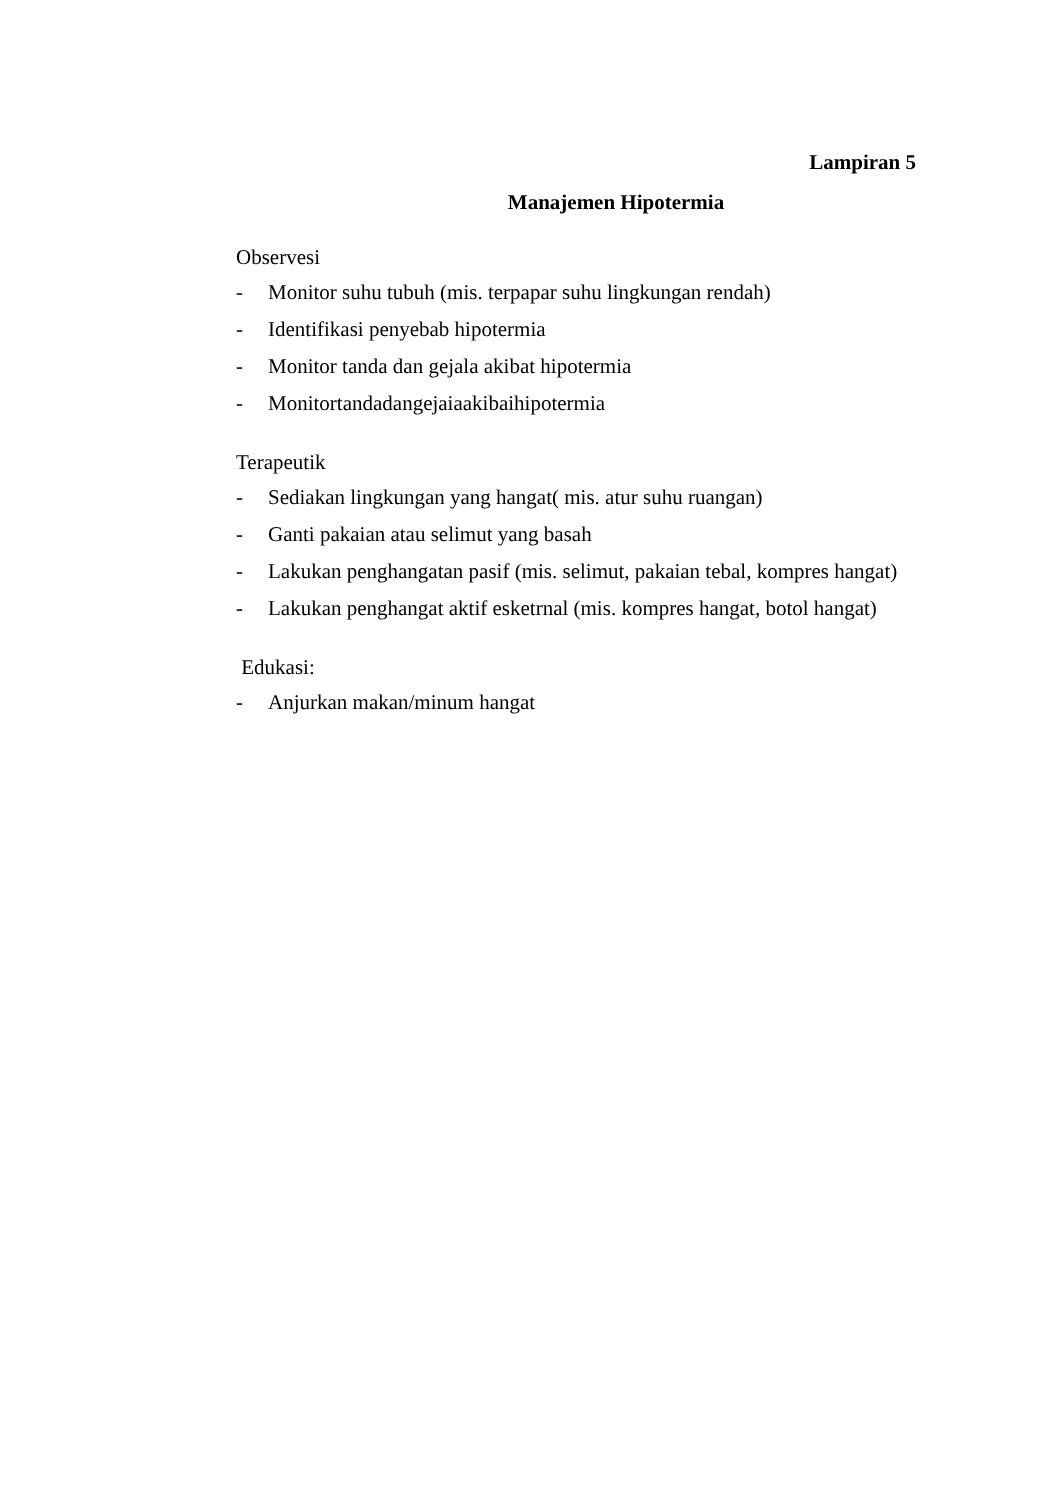Lampiran 5
Manajemen Hipotermia
Observesi
- Monitor suhu tubuh (mis. terpapar suhu lingkungan rendah)
- Identifikasi penyebab hipotermia
- Monitor tanda dan gejala akibat hipotermia
- Monitortandadangejaiaakibaihipotermia
Terapeutik
- Sediakan lingkungan yang hangat( mis. atur suhu ruangan)
- Ganti pakaian atau selimut yang basah
- Lakukan penghangatan pasif (mis. selimut, pakaian tebal, kompres hangat)
- Lakukan penghangat aktif esketrnal (mis. kompres hangat, botol hangat)
Edukasi:
- Anjurkan makan/minum hangat